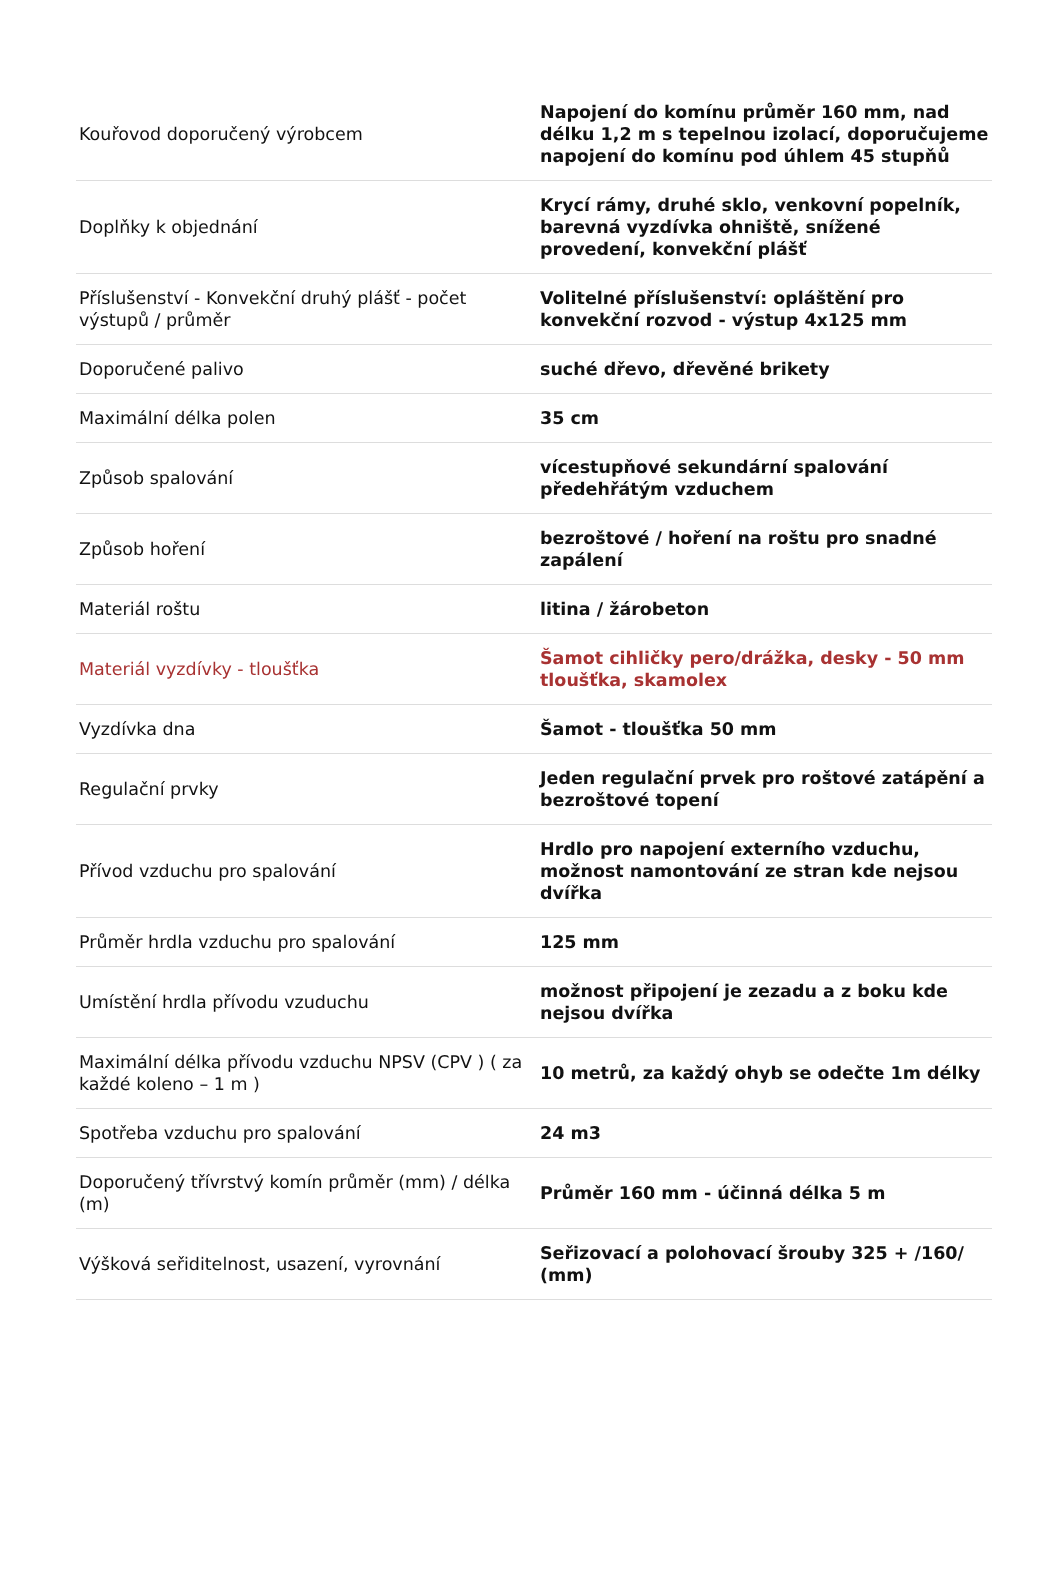| Kouřovod doporučený výrobcem | Napojení do komínu průměr 160 mm, nad délku 1,2 m s tepelnou izolací, doporučujeme napojení do komínu pod úhlem 45 stupňů |
| Doplňky k objednání | Krycí rámy, druhé sklo, venkovní popelník, barevná vyzdívka ohniště, snížené provedení, konvekční plášť |
| Příslušenství - Konvekční druhý plášť - počet výstupů / průměr | Volitelné příslušenství: opláštění pro konvekční rozvod - výstup 4x125 mm |
| Doporučené palivo | suché dřevo, dřevěné brikety |
| Maximální délka polen | 35 cm |
| Způsob spalování | vícestupňové sekundární spalování předehřátým vzduchem |
| Způsob hoření | bezroštové / hoření na roštu pro snadné zapálení |
| Materiál roštu | litina / žárobeton |
| Materiál vyzdívky - tloušťka | Šamot cihličky pero/drážka, desky - 50 mm tloušťka, skamolex |
| Vyzdívka dna | Šamot - tloušťka 50 mm |
| Regulační prvky | Jeden regulační prvek pro roštové zatápění a bezroštové topení |
| Přívod vzduchu pro spalování | Hrdlo pro napojení externího vzduchu, možnost namontování ze stran kde nejsou dvířka |
| Průměr hrdla vzduchu pro spalování | 125 mm |
| Umístění hrdla přívodu vzuduchu | možnost připojení je zezadu a z boku kde nejsou dvířka |
| Maximální délka přívodu vzduchu NPSV (CPV ) ( za každé koleno – 1 m ) | 10 metrů, za každý ohyb se odečte 1m délky |
| Spotřeba vzduchu pro spalování | 24 m3 |
| Doporučený třívrstvý komín průměr (mm) / délka (m) | Průměr 160 mm - účinná délka 5 m |
| Výšková seřiditelnost, usazení, vyrovnání | Seřizovací a polohovací šrouby 325 + /160/ (mm) |